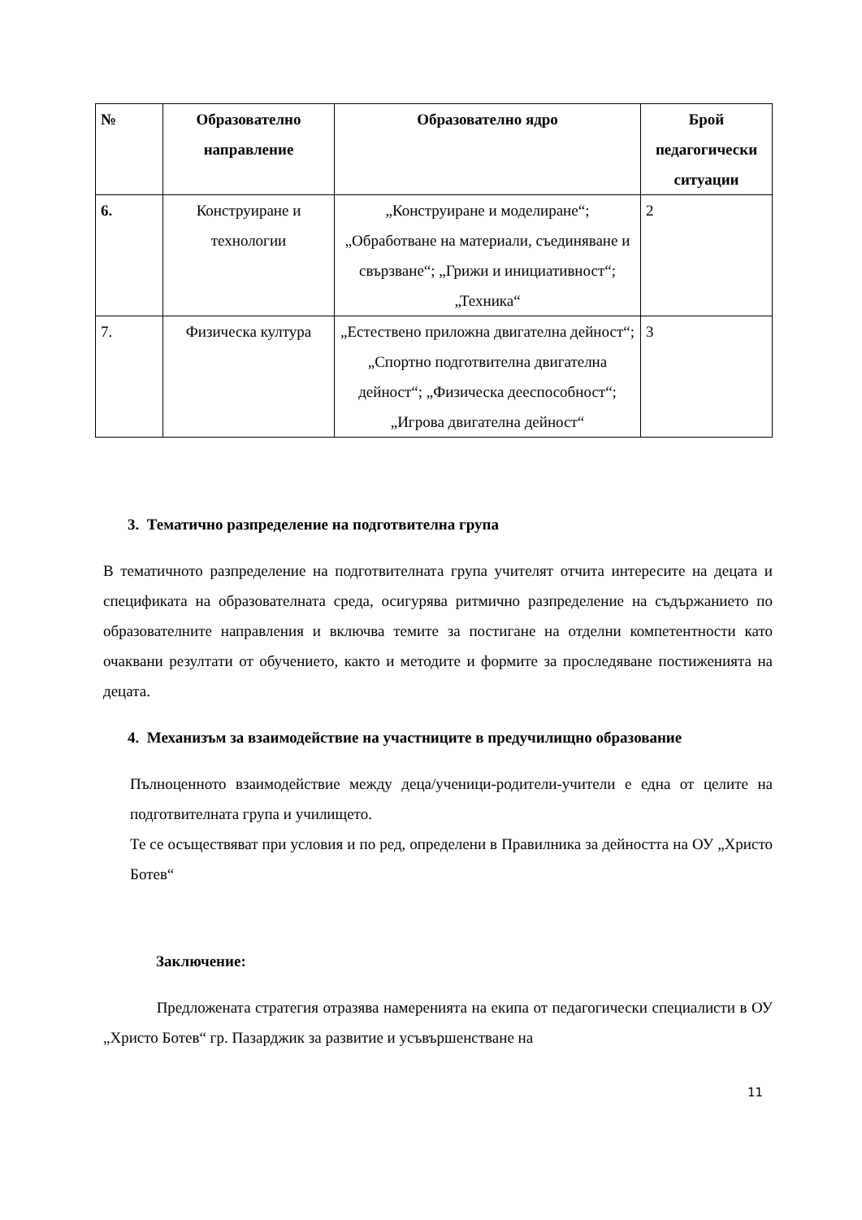| № | Образователно направление | Образователно ядро | Брой педагогически ситуации |
| --- | --- | --- | --- |
| 6. | Конструиране и технологии | „Конструиране и моделиране“; „Обработване на материали, съединяване и свързване“; „Грижи и инициативност“; „Техника“ | 2 |
| 7. | Физическа култура | „Естествено приложна двигателна дейност“; „Спортно подготвителна двигателна дейност“; „Физическа дееспособност“; „Игрова двигателна дейност“ | 3 |
3. Тематично разпределение на подготвителна група
В тематичното разпределение на подготвителната група учителят отчита интересите на децата и спецификата на образователната среда, осигурява ритмично разпределение на съдържанието по образователните направления и включва темите за постигане на отделни компетентности като очаквани резултати от обучението, както и методите и формите за проследяване постиженията на децата.
4. Механизъм за взаимодействие на участниците в предучилищно образование
Пълноценното взаимодействие между деца/ученици-родители-учители е една от целите на подготвителната група и училището.
Те се осъществяват при условия и по ред, определени в Правилника за дейността на ОУ „Христо Ботев“
Заключение:
Предложената стратегия отразява намеренията на екипа от педагогически специалисти в ОУ „Христо Ботев“ гр. Пазарджик за развитие и усъвършенстване на
11